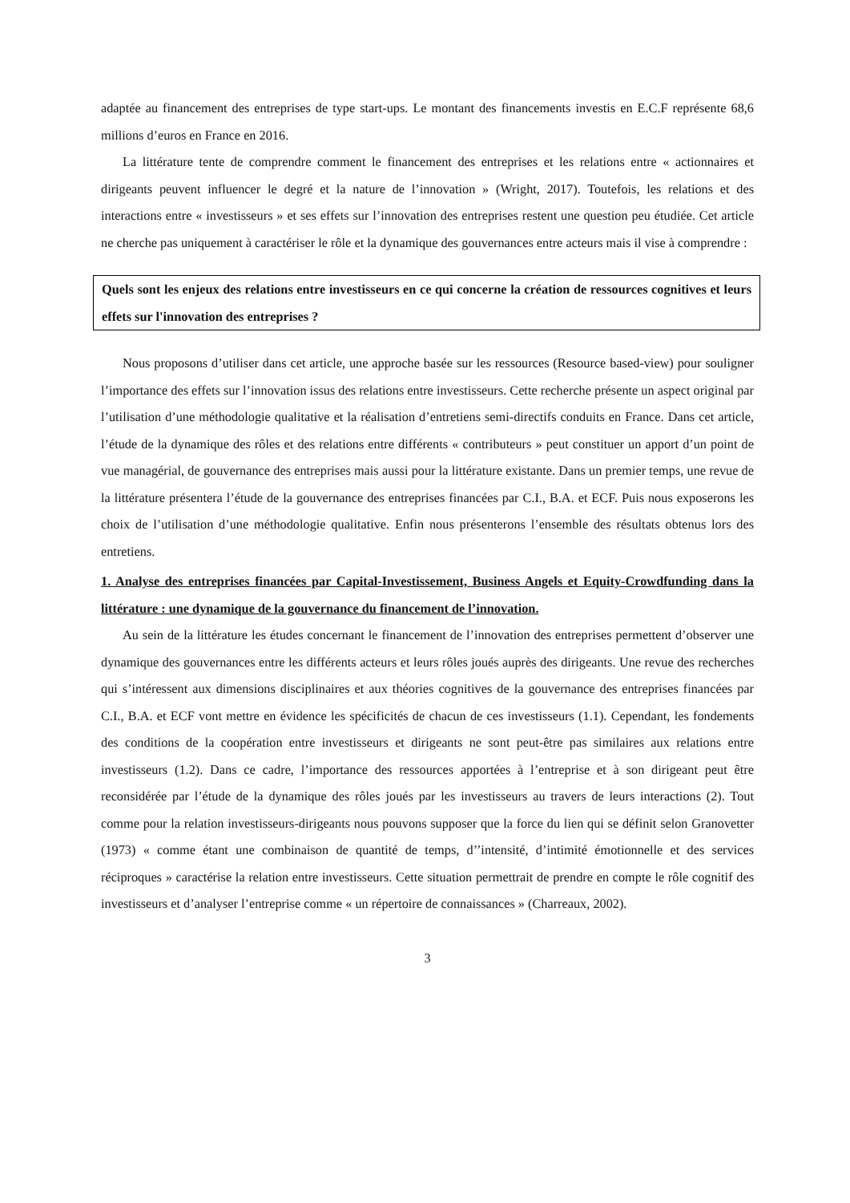adaptée au financement des entreprises de type start-ups. Le montant des financements investis en E.C.F représente 68,6 millions d’euros en France en 2016.
La littérature tente de comprendre comment le financement des entreprises et les relations entre « actionnaires et dirigeants peuvent influencer le degré et la nature de l’innovation » (Wright, 2017). Toutefois, les relations et des interactions entre « investisseurs » et ses effets sur l’innovation des entreprises restent une question peu étudiée. Cet article ne cherche pas uniquement à caractériser le rôle et la dynamique des gouvernances entre acteurs mais il vise à comprendre :
Quels sont les enjeux des relations entre investisseurs en ce qui concerne la création de ressources cognitives et leurs effets sur l'innovation des entreprises ?
Nous proposons d’utiliser dans cet article, une approche basée sur les ressources (Resource based-view) pour souligner l’importance des effets sur l’innovation issus des relations entre investisseurs. Cette recherche présente un aspect original par l’utilisation d’une méthodologie qualitative et la réalisation d’entretiens semi-directifs conduits en France. Dans cet article, l’étude de la dynamique des rôles et des relations entre différents « contributeurs » peut constituer un apport d’un point de vue managérial, de gouvernance des entreprises mais aussi pour la littérature existante. Dans un premier temps, une revue de la littérature présentera l’étude de la gouvernance des entreprises financées par C.I., B.A. et ECF. Puis nous exposerons les choix de l’utilisation d’une méthodologie qualitative. Enfin nous présenterons l’ensemble des résultats obtenus lors des entretiens.
1. Analyse des entreprises financées par Capital-Investissement, Business Angels et Equity-Crowdfunding dans la littérature : une dynamique de la gouvernance du financement de l’innovation.
Au sein de la littérature les études concernant le financement de l’innovation des entreprises permettent d’observer une dynamique des gouvernances entre les différents acteurs et leurs rôles joués auprès des dirigeants. Une revue des recherches qui s’intéressent aux dimensions disciplinaires et aux théories cognitives de la gouvernance des entreprises financées par C.I., B.A. et ECF vont mettre en évidence les spécificités de chacun de ces investisseurs (1.1). Cependant, les fondements des conditions de la coopération entre investisseurs et dirigeants ne sont peut-être pas similaires aux relations entre investisseurs (1.2). Dans ce cadre, l’importance des ressources apportées à l’entreprise et à son dirigeant peut être reconsidérée par l’étude de la dynamique des rôles joués par les investisseurs au travers de leurs interactions (2). Tout comme pour la relation investisseurs-dirigeants nous pouvons supposer que la force du lien qui se définit selon Granovetter (1973) « comme étant une combinaison de quantité de temps, d’’intensité, d’intimité émotionnelle et des services réciproques » caractérise la relation entre investisseurs. Cette situation permettrait de prendre en compte le rôle cognitif des investisseurs et d’analyser l’entreprise comme « un répertoire de connaissances » (Charreaux, 2002).
3